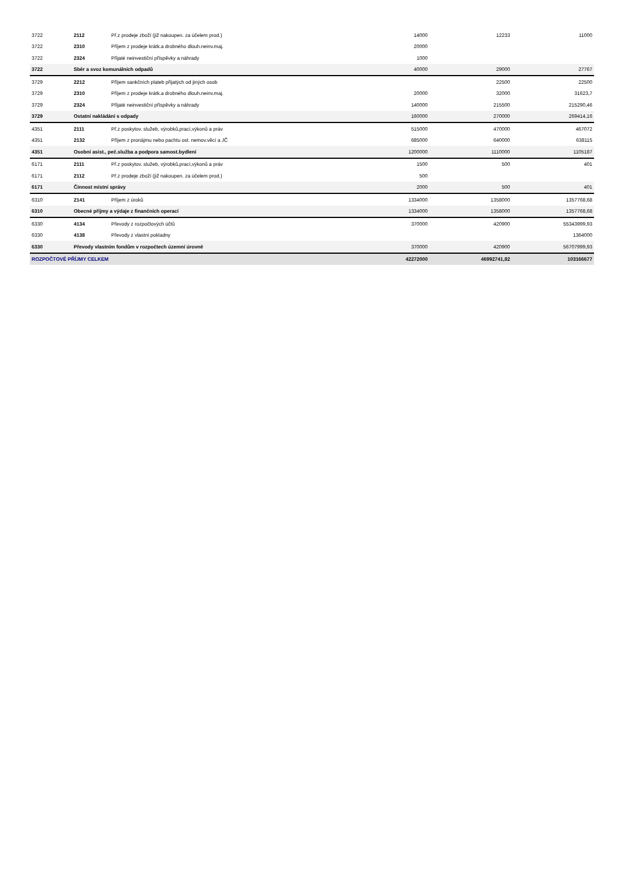| 3722 | 2112 | Př.z prodeje zboží (již nakoupen. za účelem prod.) | 14000 | 12233 | 11000 |
| 3722 | 2310 | Příjem z prodeje krátk.a drobného dlouh.neinv.maj. | 20000 | | |
| 3722 | 2324 | Přijaté neinvestiční příspěvky a náhrady | 1000 | | |
| 3722 | Sběr a svoz komunálních odpadů | | 40000 | 29000 | 27767 |
| 3729 | 2212 | Příjem sankčních plateb přijatých od jiných osob | | 22500 | 22500 |
| 3729 | 2310 | Příjem z prodeje krátk.a drobného dlouh.neinv.maj. | 20000 | 32000 | 31623,7 |
| 3729 | 2324 | Přijaté neinvestiční příspěvky a náhrady | 140000 | 215500 | 215290,46 |
| 3729 | Ostatní nakládání s odpady | | 160000 | 270000 | 269414,16 |
| 4351 | 2111 | Př.z poskytov. služeb, výrobků,prací,výkonů a práv | 515000 | 470000 | 467072 |
| 4351 | 2132 | Příjem z pronájmu nebo pachtu ost. nemov.věcí a JČ | 685000 | 640000 | 638115 |
| 4351 | Osobní asist., peč.služba a podpora samost.bydlení | | 1200000 | 1110000 | 1105187 |
| 6171 | 2111 | Př.z poskytov. služeb, výrobků,prací,výkonů a práv | 1500 | 500 | 401 |
| 6171 | 2112 | Př.z prodeje zboží (již nakoupen. za účelem prod.) | 500 | | |
| 6171 | Činnost místní správy | | 2000 | 500 | 401 |
| 6310 | 2141 | Příjem z úroků | 1334000 | 1358000 | 1357768,68 |
| 6310 | Obecné příjmy a výdaje z finančních operací | | 1334000 | 1358000 | 1357768,68 |
| 6330 | 4134 | Převody z rozpočtových účtů | 370000 | 420900 | 55343999,93 |
| 6330 | 4138 | Převody z vlastní pokladny | | | 1364000 |
| 6330 | Převody vlastním fondům v rozpočtech územní úrovně | | 370000 | 420900 | 56707999,93 |
| ROZPOČTOVÉ PŘÍJMY CELKEM | | | 42272000 | 46992741,82 | 103166677 |